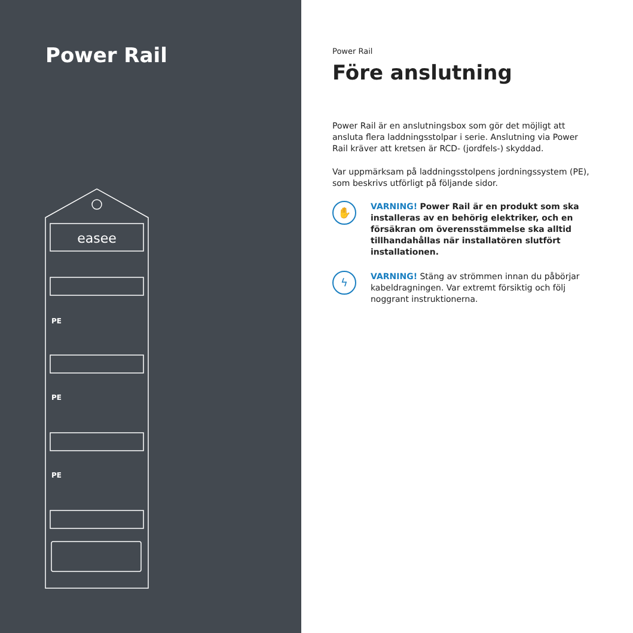Power Rail
easee
PE
PE
PE
Power Rail
Före anslutning
Power Rail är en anslutningsbox som gör det möjligt att ansluta flera laddningsstolpar i serie. Anslutning via Power Rail kräver att kretsen är RCD- (jordfels-) skyddad.
Var uppmärksam på laddningsstolpens jordningssystem (PE), som beskrivs utförligt på följande sidor.
✋
VARNING! Power Rail är en produkt som ska installeras av en behörig elektriker, och en försäkran om överensstämmelse ska alltid tillhandahållas när installatören slutfört installationen.
ϟ
VARNING! Stäng av strömmen innan du påbörjar kabeldragningen. Var extremt försiktig och följ noggrant instruktionerna.